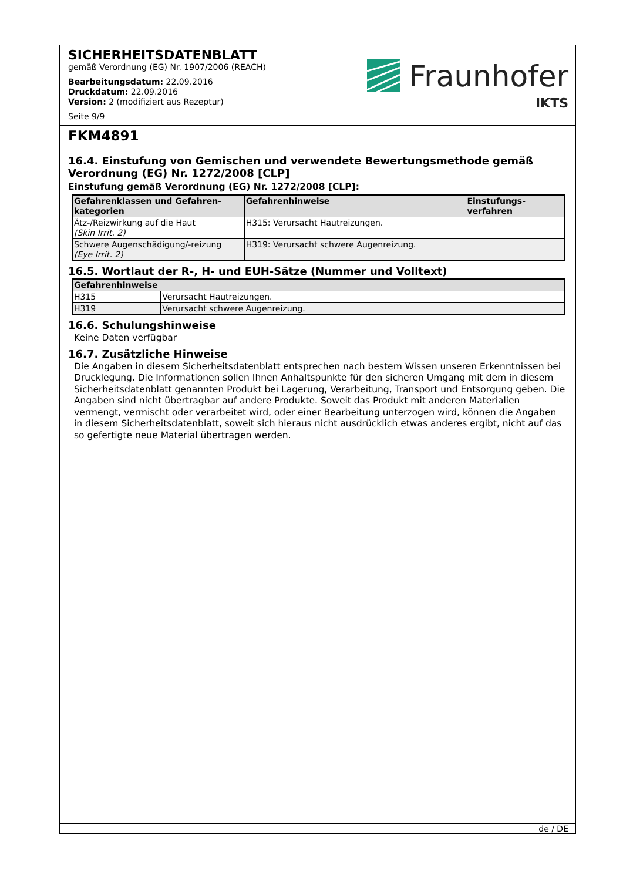SICHERHEITSDATENBLATT
gemäß Verordnung (EG) Nr. 1907/2006 (REACH)
Bearbeitungsdatum: 22.09.2016
Druckdatum: 22.09.2016
Version: 2 (modifiziert aus Rezeptur)
Seite 9/9
Fraunhofer
IKTS
FKM4891
16.4. Einstufung von Gemischen und verwendete Bewertungsmethode gemäß Verordnung (EG) Nr. 1272/2008 [CLP]
Einstufung gemäß Verordnung (EG) Nr. 1272/2008 [CLP]:
| Gefahrenklassen und Gefahren- kategorien | Gefahrenhinweise | Einstufungs- verfahren |
| --- | --- | --- |
| Ätz-/Reizwirkung auf die Haut (Skin Irrit. 2) | H315: Verursacht Hautreizungen. | |
| Schwere Augenschädigung/-reizung (Eye Irrit. 2) | H319: Verursacht schwere Augenreizung. | |
16.5. Wortlaut der R-, H- und EUH-Sätze (Nummer und Volltext)
| Gefahrenhinweise | |
| --- | --- |
| H315 | Verursacht Hautreizungen. |
| H319 | Verursacht schwere Augenreizung. |
16.6. Schulungshinweise
Keine Daten verfügbar
16.7. Zusätzliche Hinweise
Die Angaben in diesem Sicherheitsdatenblatt entsprechen nach bestem Wissen unseren Erkenntnissen bei Drucklegung. Die Informationen sollen Ihnen Anhaltspunkte für den sicheren Umgang mit dem in diesem Sicherheitsdatenblatt genannten Produkt bei Lagerung, Verarbeitung, Transport und Entsorgung geben. Die Angaben sind nicht übertragbar auf andere Produkte. Soweit das Produkt mit anderen Materialien vermengt, vermischt oder verarbeitet wird, oder einer Bearbeitung unterzogen wird, können die Angaben in diesem Sicherheitsdatenblatt, soweit sich hieraus nicht ausdrücklich etwas anderes ergibt, nicht auf das so gefertigte neue Material übertragen werden.
de / DE